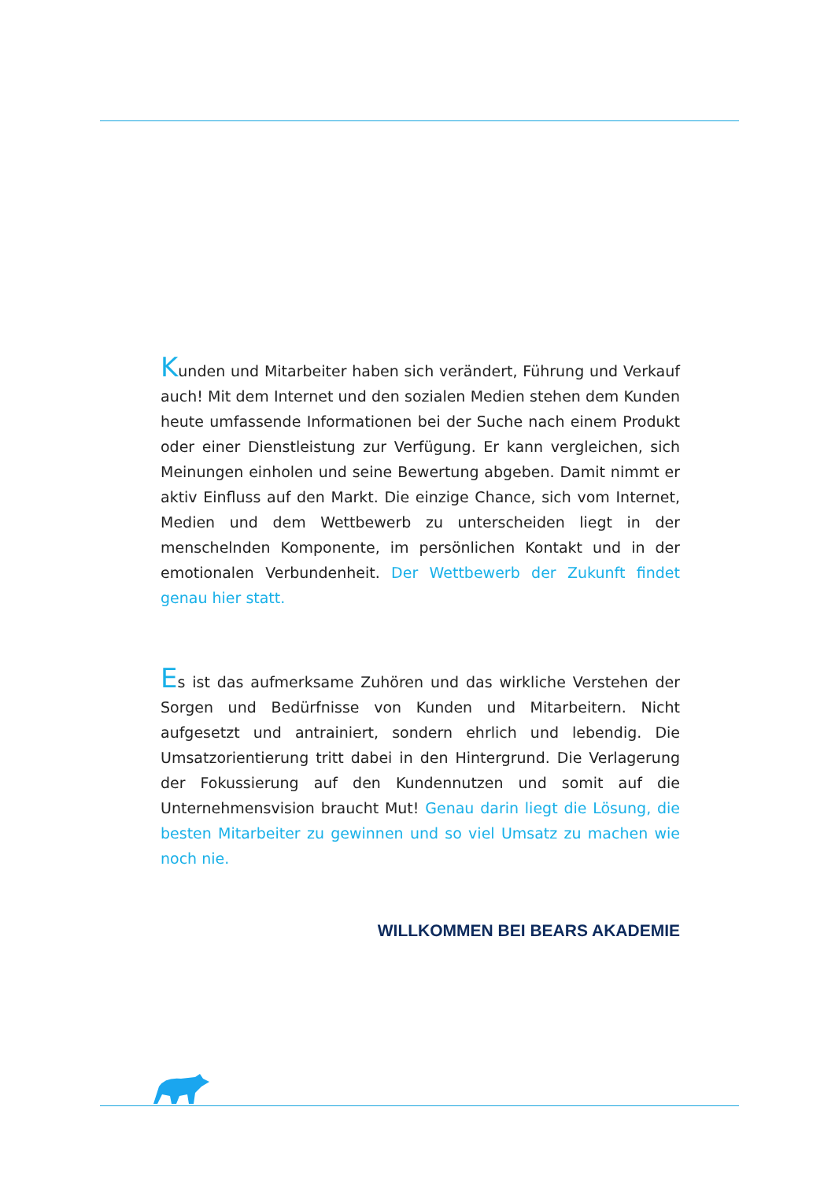Kunden und Mitarbeiter haben sich verändert, Führung und Verkauf auch! Mit dem Internet und den sozialen Medien stehen dem Kunden heute umfassende Informationen bei der Suche nach einem Produkt oder einer Dienstleistung zur Verfügung. Er kann vergleichen, sich Meinungen einholen und seine Bewertung abgeben. Damit nimmt er aktiv Einfluss auf den Markt. Die einzige Chance, sich vom Internet, Medien und dem Wettbewerb zu unterscheiden liegt in der menschelnden Komponente, im persönlichen Kontakt und in der emotionalen Verbundenheit. Der Wettbewerb der Zukunft findet genau hier statt.
Es ist das aufmerksame Zuhören und das wirkliche Verstehen der Sorgen und Bedürfnisse von Kunden und Mitarbeitern. Nicht aufgesetzt und antrainiert, sondern ehrlich und lebendig. Die Umsatzorientierung tritt dabei in den Hintergrund. Die Verlagerung der Fokussierung auf den Kundennutzen und somit auf die Unternehmensvision braucht Mut! Genau darin liegt die Lösung, die besten Mitarbeiter zu gewinnen und so viel Umsatz zu machen wie noch nie.
WILLKOMMEN BEI BEARS AKADEMIE